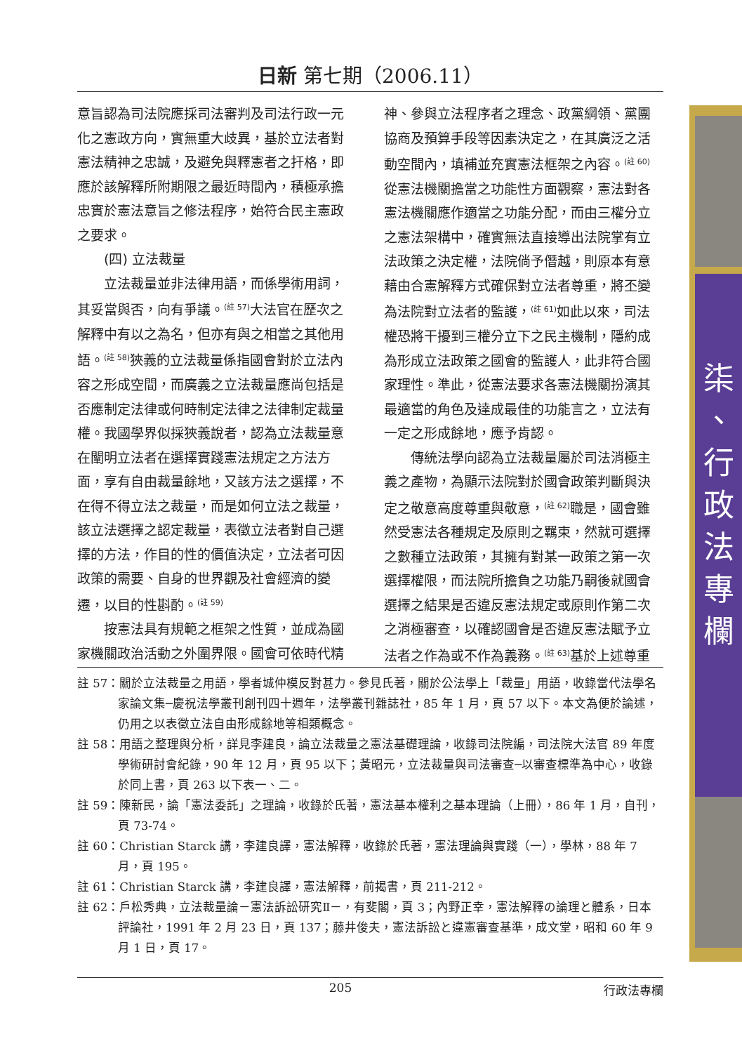日新 第七期（2006.11）
意旨認為司法院應採司法審判及司法行政一元化之憲政方向，實無重大歧異，基於立法者對憲法精神之忠誠，及避免與釋憲者之扞格，即應於該解釋所附期限之最近時間內，積極承擔忠實於憲法意旨之修法程序，始符合民主憲政之要求。
(四) 立法裁量
立法裁量並非法律用語，而係學術用詞，其妥當與否，向有爭議。<sup>(註 57)</sup>大法官在歷次之解釋中有以之為名，但亦有與之相當之其他用語。<sup>(註 58)</sup>狹義的立法裁量係指國會對於立法內容之形成空間，而廣義之立法裁量應尚包括是否應制定法律或何時制定法律之法律制定裁量權。我國學界似採狹義說者，認為立法裁量意在闡明立法者在選擇實踐憲法規定之方法方面，享有自由裁量餘地，又該方法之選擇，不在得不得立法之裁量，而是如何立法之裁量，該立法選擇之認定裁量，表徵立法者對自己選擇的方法，作目的性的價值決定，立法者可因政策的需要、自身的世界觀及社會經濟的變遷，以目的性斟酌。<sup>(註 59)</sup>
按憲法具有規範之框架之性質，並成為國家機關政治活動之外圍界限。國會可依時代精
神、參與立法程序者之理念、政黨綱領、黨團協商及預算手段等因素決定之，在其廣泛之活動空間內，填補並充實憲法框架之內容。<sup>(註 60)</sup>從憲法機關擔當之功能性方面觀察，憲法對各憲法機關應作適當之功能分配，而由三權分立之憲法架構中，確實無法直接導出法院掌有立法政策之決定權，法院倘予僭越，則原本有意藉由合憲解釋方式確保對立法者尊重，將丕變為法院對立法者的監護，<sup>(註 61)</sup>如此以來，司法權恐將干擾到三權分立下之民主機制，隱約成為形成立法政策之國會的監護人，此非符合國家理性。準此，從憲法要求各憲法機關扮演其最適當的角色及達成最佳的功能言之，立法有一定之形成餘地，應予肯認。
傳統法學向認為立法裁量屬於司法消極主義之產物，為顯示法院對於國會政策判斷與決定之敬意高度尊重與敬意，<sup>(註 62)</sup>職是，國會雖然受憲法各種規定及原則之羈束，然就可選擇之數種立法政策，其擁有對某一政策之第一次選擇權限，而法院所擔負之功能乃嗣後就國會選擇之結果是否違反憲法規定或原則作第二次之消極審查，以確認國會是否違反憲法賦予立法者之作為或不作為義務。<sup>(註 63)</sup>基於上述尊重
註 57：關於立法裁量之用語，學者城仲模反對甚力。參見氏著，關於公法學上「裁量」用語，收錄當代法學名家論文集─慶祝法學叢刊創刊四十週年，法學叢刊雜誌社，85 年 1 月，頁 57 以下。本文為便於論述，仍用之以表徵立法自由形成餘地等相類概念。
註 58：用語之整理與分析，詳見李建良，論立法裁量之憲法基礎理論，收錄司法院編，司法院大法官 89 年度學術研討會紀錄，90 年 12 月，頁 95 以下；黃昭元，立法裁量與司法審查─以審查標準為中心，收錄於同上書，頁 263 以下表一、二。
註 59：陳新民，論「憲法委託」之理論，收錄於氏著，憲法基本權利之基本理論（上冊），86 年 1 月，自刊，頁 73-74。
註 60：Christian Starck 講，李建良譯，憲法解釋，收錄於氏著，憲法理論與實踐（一），學林，88 年 7 月，頁 195。
註 61：Christian Starck 講，李建良譯，憲法解釋，前揭書，頁 211-212。
註 62：戶松秀典，立法裁量論－憲法訴訟研究Ⅱ－，有斐閣，頁 3；內野正幸，憲法解釋の論理と體系，日本評論社，1991 年 2 月 23 日，頁 137；藤井俊夫，憲法訴訟と違憲審查基準，成文堂，昭和 60 年 9 月 1 日，頁 17。
205 行政法專欄
柒
、
行
政
法
專
欄